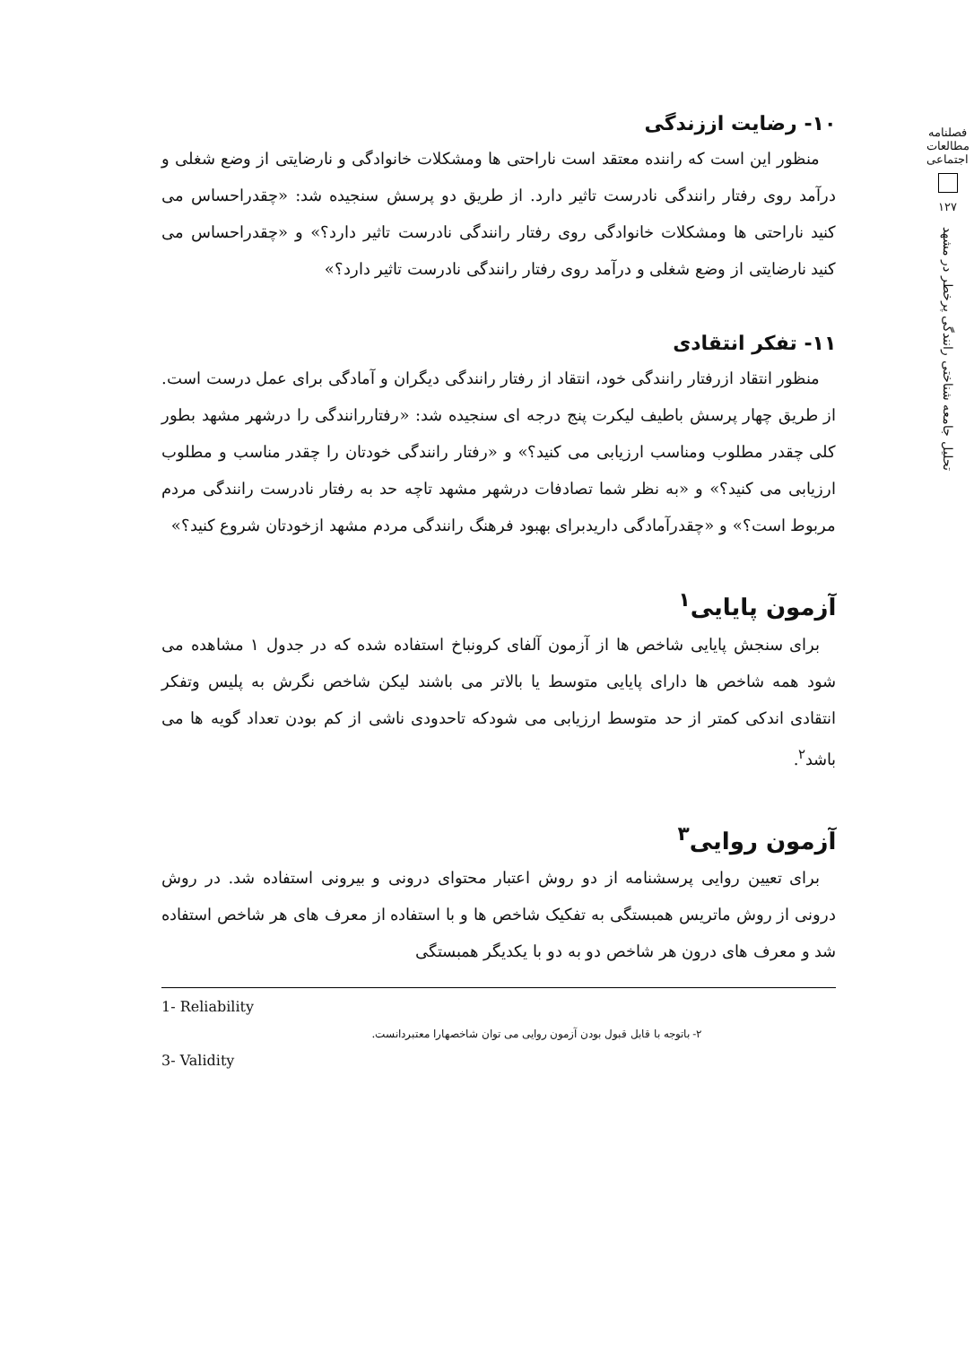فصلنامه مطالعات اجتماعی
۱۲۷
تحلیل جامعه شناختی رانندگی پرخطر در مشهد
۱۰- رضایت اززندگی
منظور این است که راننده معتقد است ناراحتی ها ومشکلات خانوادگی و نارضایتی از وضع شغلی و درآمد روی رفتار رانندگی نادرست تاثیر دارد. از طریق دو پرسش سنجیده شد: «چقدراحساس می کنید ناراحتی ها ومشکلات خانوادگی روی رفتار رانندگی نادرست تاثیر دارد؟» و «چقدراحساس می کنید نارضایتی از وضع شغلی و درآمد روی رفتار رانندگی نادرست تاثیر دارد؟»
۱۱- تفکر انتقادی
منظور انتقاد ازرفتار رانندگی خود، انتقاد از رفتار رانندگی دیگران و آمادگی برای عمل درست است. از طریق چهار پرسش باطیف لیکرت پنج درجه ای سنجیده شد: «رفتاررانندگی را درشهر مشهد بطور کلی چقدر مطلوب ومناسب ارزیابی می کنید؟» و «رفتار رانندگی خودتان را چقدر مناسب و مطلوب ارزیابی می کنید؟» و «به نظر شما تصادفات درشهر مشهد تاچه حد به رفتار نادرست رانندگی مردم مربوط است؟» و «چقدرآمادگی داریدبرای بهبود فرهنگ رانندگی مردم مشهد ازخودتان شروع کنید؟»
آزمون پایایی<sup>۱</sup>
برای سنجش پایایی شاخص ها از آزمون آلفای کرونباخ استفاده شده که در جدول ۱ مشاهده می شود همه شاخص ها دارای پایایی متوسط یا بالاتر می باشند لیکن شاخص نگرش به پلیس وتفکر انتقادی اندکی کمتر از حد متوسط ارزیابی می شودکه تاحدودی ناشی از کم بودن تعداد گویه ها می باشد<sup>۲</sup>.
آزمون روایی<sup>۳</sup>
برای تعیین روایی پرسشنامه از دو روش اعتبار محتوای درونی و بیرونی استفاده شد. در روش درونی از روش ماتریس همبستگی به تفکیک شاخص ها و با استفاده از معرف های هر شاخص استفاده شد و معرف های درون هر شاخص دو به دو با یکدیگر همبستگی
1- Reliability
۲- باتوجه با قابل قبول بودن آزمون روایی می توان شاخصهارا معتبردانست.
3- Validity